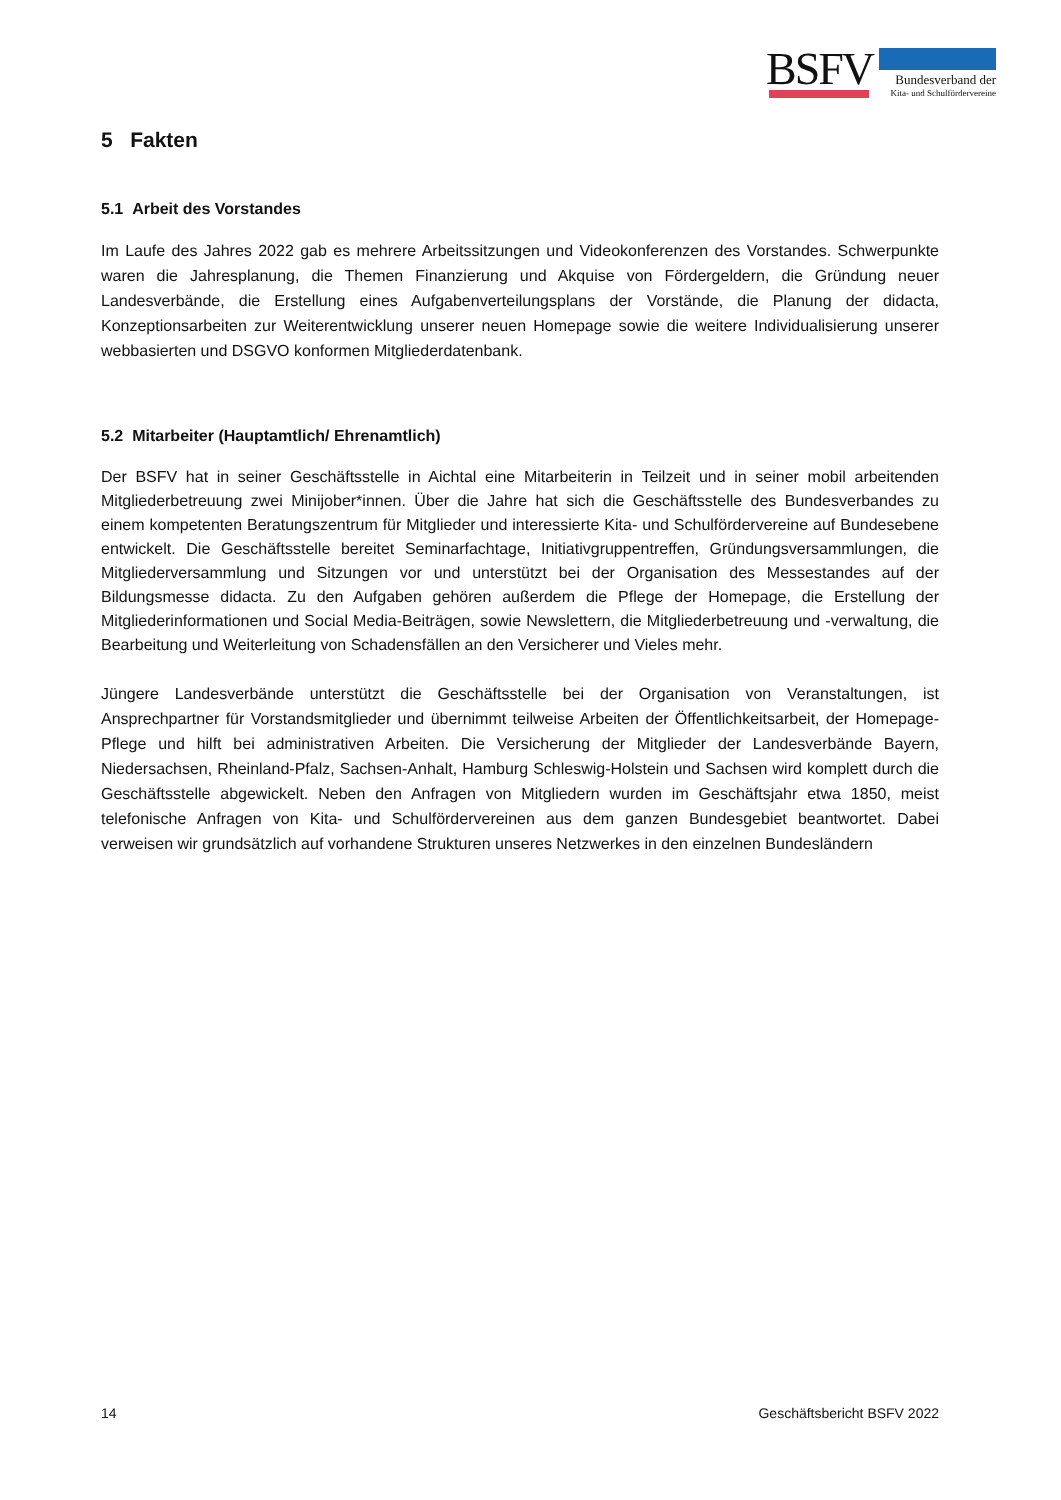BSFV Bundesverband der
Kita- und Schulfördervereine
5 Fakten
5.1 Arbeit des Vorstandes
Im Laufe des Jahres 2022 gab es mehrere Arbeitssitzungen und Videokonferenzen des Vorstandes. Schwerpunkte waren die Jahresplanung, die Themen Finanzierung und Akquise von Fördergeldern, die Gründung neuer Landesverbände, die Erstellung eines Aufgabenverteilungsplans der Vorstände, die Planung der didacta, Konzeptionsarbeiten zur Weiterentwicklung unserer neuen Homepage sowie die weitere Individualisierung unserer webbasierten und DSGVO konformen Mitgliederdatenbank.
5.2 Mitarbeiter (Hauptamtlich/ Ehrenamtlich)
Der BSFV hat in seiner Geschäftsstelle in Aichtal eine Mitarbeiterin in Teilzeit und in seiner mobil arbeitenden Mitgliederbetreuung zwei Minijober*innen. Über die Jahre hat sich die Geschäftsstelle des Bundesverbandes zu einem kompetenten Beratungszentrum für Mitglieder und interessierte Kita- und Schulfördervereine auf Bundesebene entwickelt. Die Geschäftsstelle bereitet Seminarfachtage, Initiativgruppentreffen, Gründungsversammlungen, die Mitgliederversammlung und Sitzungen vor und unterstützt bei der Organisation des Messestandes auf der Bildungsmesse didacta. Zu den Aufgaben gehören außerdem die Pflege der Homepage, die Erstellung der Mitgliederinformationen und Social Media-Beiträgen, sowie Newslettern, die Mitgliederbetreuung und -verwaltung, die Bearbeitung und Weiterleitung von Schadensfällen an den Versicherer und Vieles mehr.
Jüngere Landesverbände unterstützt die Geschäftsstelle bei der Organisation von Veranstaltungen, ist Ansprechpartner für Vorstandsmitglieder und übernimmt teilweise Arbeiten der Öffentlichkeitsarbeit, der Homepage-Pflege und hilft bei administrativen Arbeiten. Die Versicherung der Mitglieder der Landesverbände Bayern, Niedersachsen, Rheinland-Pfalz, Sachsen-Anhalt, Hamburg Schleswig-Holstein und Sachsen wird komplett durch die Geschäftsstelle abgewickelt. Neben den Anfragen von Mitgliedern wurden im Geschäftsjahr etwa 1850, meist telefonische Anfragen von Kita- und Schulfördervereinen aus dem ganzen Bundesgebiet beantwortet. Dabei verweisen wir grundsätzlich auf vorhandene Strukturen unseres Netzwerkes in den einzelnen Bundesländern
14 Geschäftsbericht BSFV 2022